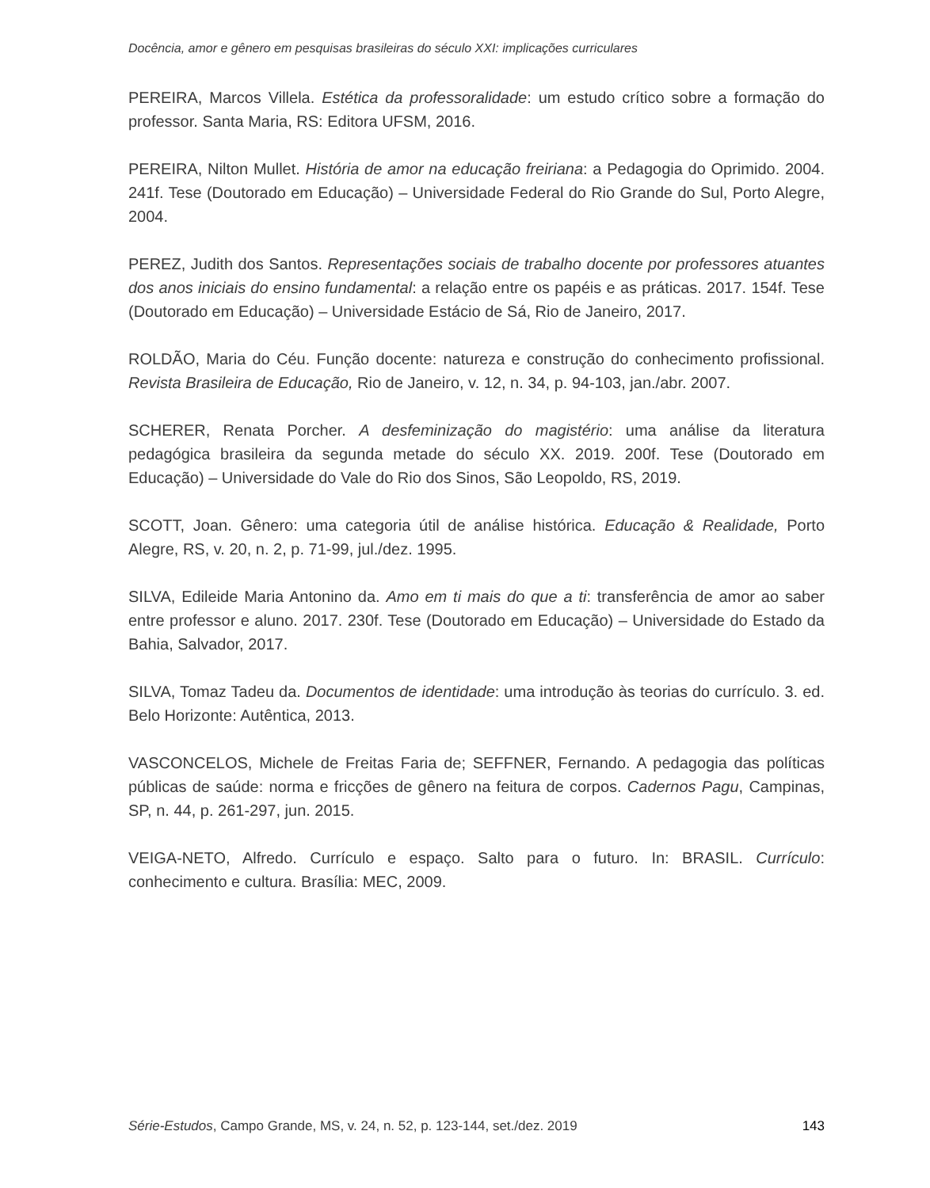Docência, amor e gênero em pesquisas brasileiras do século XXI: implicações curriculares
PEREIRA, Marcos Villela. Estética da professoralidade: um estudo crítico sobre a formação do professor. Santa Maria, RS: Editora UFSM, 2016.
PEREIRA, Nilton Mullet. História de amor na educação freiriana: a Pedagogia do Oprimido. 2004. 241f. Tese (Doutorado em Educação) – Universidade Federal do Rio Grande do Sul, Porto Alegre, 2004.
PEREZ, Judith dos Santos. Representações sociais de trabalho docente por professores atuantes dos anos iniciais do ensino fundamental: a relação entre os papéis e as práticas. 2017. 154f. Tese (Doutorado em Educação) – Universidade Estácio de Sá, Rio de Janeiro, 2017.
ROLDÃO, Maria do Céu. Função docente: natureza e construção do conhecimento profissional. Revista Brasileira de Educação, Rio de Janeiro, v. 12, n. 34, p. 94-103, jan./abr. 2007.
SCHERER, Renata Porcher. A desfeminização do magistério: uma análise da literatura pedagógica brasileira da segunda metade do século XX. 2019. 200f. Tese (Doutorado em Educação) – Universidade do Vale do Rio dos Sinos, São Leopoldo, RS, 2019.
SCOTT, Joan. Gênero: uma categoria útil de análise histórica. Educação & Realidade, Porto Alegre, RS, v. 20, n. 2, p. 71-99, jul./dez. 1995.
SILVA, Edileide Maria Antonino da. Amo em ti mais do que a ti: transferência de amor ao saber entre professor e aluno. 2017. 230f. Tese (Doutorado em Educação) – Universidade do Estado da Bahia, Salvador, 2017.
SILVA, Tomaz Tadeu da. Documentos de identidade: uma introdução às teorias do currículo. 3. ed. Belo Horizonte: Autêntica, 2013.
VASCONCELOS, Michele de Freitas Faria de; SEFFNER, Fernando. A pedagogia das políticas públicas de saúde: norma e fricções de gênero na feitura de corpos. Cadernos Pagu, Campinas, SP, n. 44, p. 261-297, jun. 2015.
VEIGA-NETO, Alfredo. Currículo e espaço. Salto para o futuro. In: BRASIL. Currículo: conhecimento e cultura. Brasília: MEC, 2009.
Série-Estudos, Campo Grande, MS, v. 24, n. 52, p. 123-144, set./dez. 2019 143